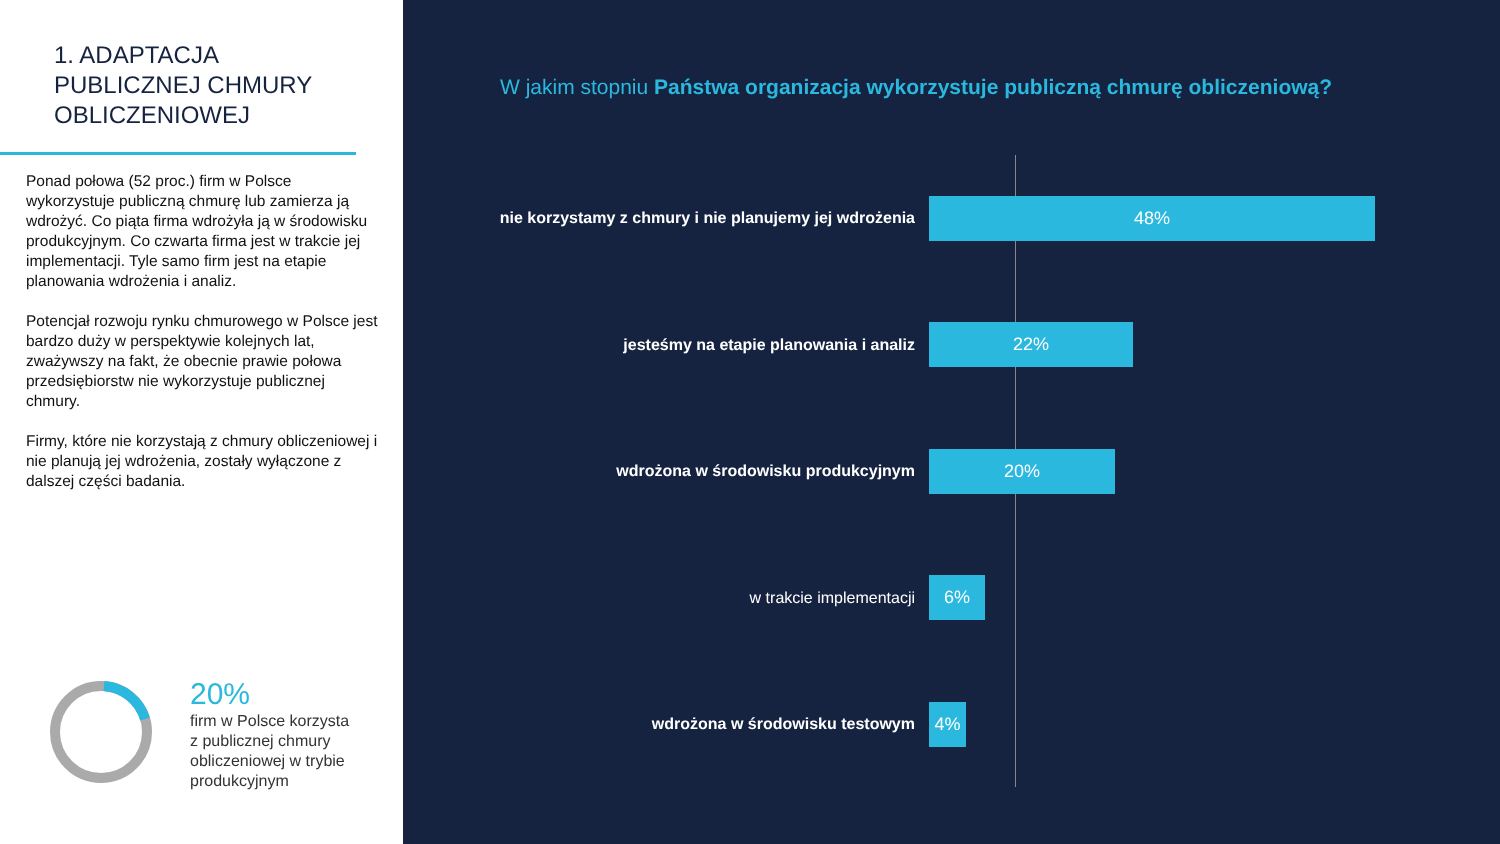1. ADAPTACJA
PUBLICZNEJ CHMURY
OBLICZENIOWEJ
Ponad połowa (52 proc.) firm w Polsce wykorzystuje publiczną chmurę lub zamierza ją wdrożyć. Co piąta firma wdrożyła ją w środowisku produkcyjnym. Co czwarta firma jest w trakcie jej implementacji. Tyle samo firm jest na etapie planowania wdrożenia i analiz.
Potencjał rozwoju rynku chmurowego w Polsce jest bardzo duży w perspektywie kolejnych lat, zważywszy na fakt, że obecnie prawie połowa przedsiębiorstw nie wykorzystuje publicznej chmury.
Firmy, które nie korzystają z chmury obliczeniowej i nie planują jej wdrożenia, zostały wyłączone z dalszej części badania.
20%
firm w Polsce korzysta
z publicznej chmury
obliczeniowej w trybie
produkcyjnym
W jakim stopniu Państwa organizacja wykorzystuje publiczną chmurę obliczeniową?
nie korzystamy z chmury i nie planujemy jej wdrożenia
48%
jesteśmy na etapie planowania i analiz
22%
wdrożona w środowisku produkcyjnym
20%
w trakcie implementacji
6%
wdrożona w środowisku testowym
4%